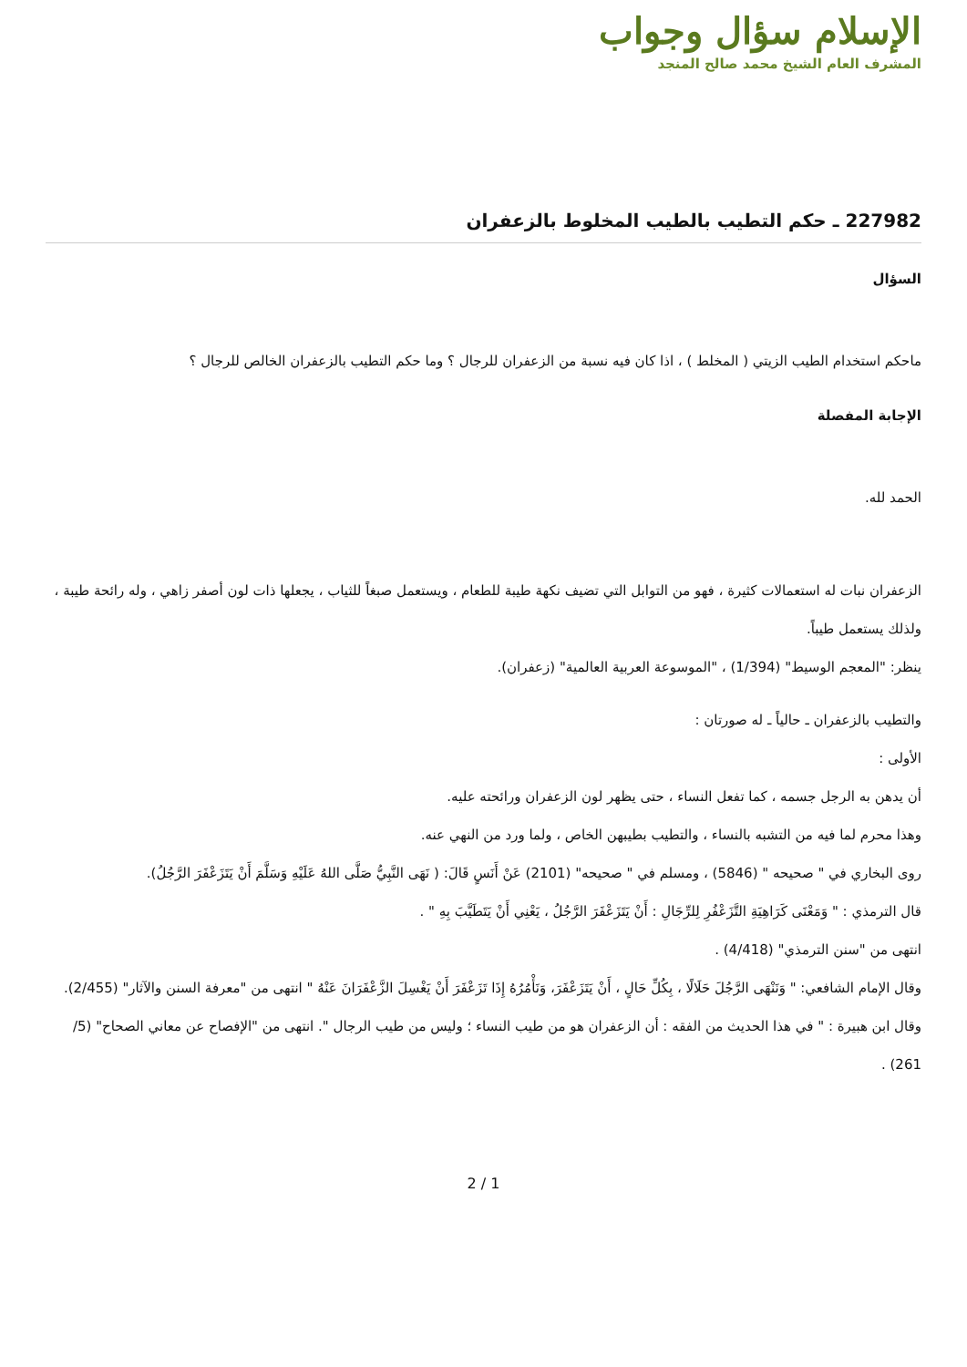الإسلام سؤال وجواب
المشرف العام الشيخ محمد صالح المنجد
227982 ـ حكم التطيب بالطيب المخلوط بالزعفران
السؤال
ماحكم استخدام الطيب الزيتي ( المخلط ) ، اذا كان فيه نسبة من الزعفران للرجال ؟ وما حكم التطيب بالزعفران الخالص للرجال ؟
الإجابة المفصلة
الحمد لله.
الزعفران نبات له استعمالات كثيرة ، فهو من التوابل التي تضيف نكهة طيبة للطعام ، ويستعمل صبغاً للثياب ، يجعلها ذات لون أصفر زاهي ، وله رائحة طيبة ، ولذلك يستعمل طيباً.
ينظر: "المعجم الوسيط" (1/394) ، "الموسوعة العربية العالمية" (زعفران).
والتطيب بالزعفران ـ حالياً ـ له صورتان :
الأولى :
أن يدهن به الرجل جسمه ، كما تفعل النساء ، حتى يظهر لون الزعفران ورائحته عليه.
وهذا محرم لما فيه من التشبه بالنساء ، والتطيب بطيبهن الخاص ، ولما ورد من النهي عنه.
روى البخاري في " صحيحه " (5846) ، ومسلم في " صحيحه" (2101) عَنْ أَنَسٍ قَالَ: ( نَهَى النَّبِيُّ صَلَّى اللهُ عَلَيْهِ وَسَلَّمَ أَنْ يَتَزَعْفَرَ الرَّجُلُ).
قال الترمذي : " وَمَعْنَى كَرَاهِيَةِ التَّزَعْفُرِ لِلرِّجَالِ : أَنْ يَتَزَعْفَرَ الرَّجُلُ ، يَعْنِي أَنْ يَتَطَيَّبَ بِهِ " .
انتهى من "سنن الترمذي" (4/418) .
وقال الإمام الشافعي: " وَنَنْهَى الرَّجُلَ حَلَالًا ، بِكُلِّ حَالٍ ، أَنْ يَتَزَعْفَرَ، وَنَأْمُرُهُ إِذَا تَزَعْفَرَ أَنْ يَغْسِلَ الزَّعْفَرَانَ عَنْهُ " انتهى من "معرفة السنن والآثار" (2/455).
وقال ابن هبيرة : " في هذا الحديث من الفقه : أن الزعفران هو من طيب النساء ؛ وليس من طيب الرجال ". انتهى من "الإفصاح عن معاني الصحاح" (5/ 261) .
2 / 1